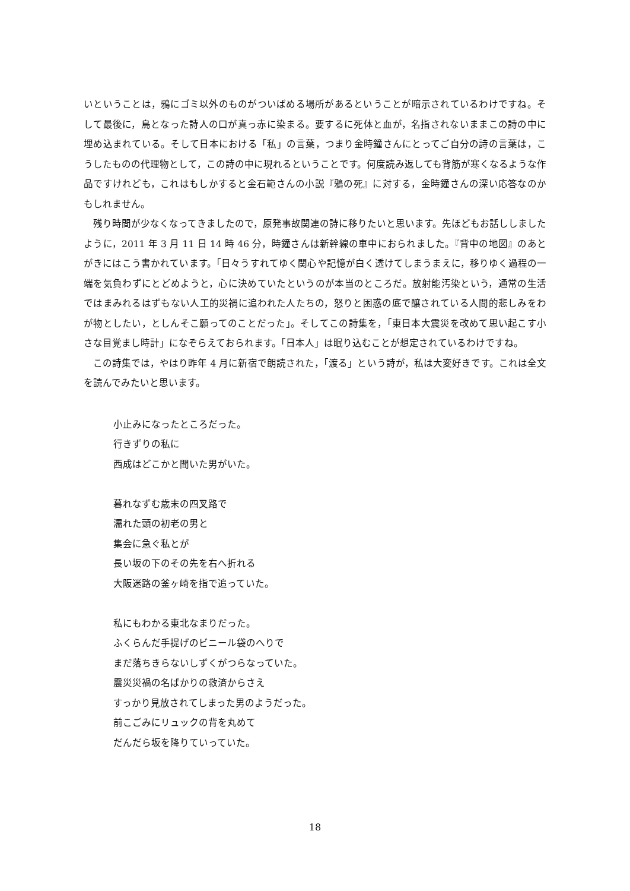いということは，鴉にゴミ以外のものがついばめる場所があるということが暗示されているわけですね。そして最後に，鳥となった詩人の口が真っ赤に染まる。要するに死体と血が，名指されないままこの詩の中に埋め込まれている。そして日本における「私」の言葉，つまり金時鐘さんにとってご自分の詩の言葉は，こうしたものの代理物として，この詩の中に現れるということです。何度読み返しても背筋が寒くなるような作品ですけれども，これはもしかすると金石範さんの小説『鴉の死』に対する，金時鐘さんの深い応答なのかもしれません。
残り時間が少なくなってきましたので，原発事故関連の詩に移りたいと思います。先ほどもお話ししましたように，2011 年 3 月 11 日 14 時 46 分，時鐘さんは新幹線の車中におられました。『背中の地図』のあとがきにはこう書かれています。「日々うすれてゆく関心や記憶が白く透けてしまうまえに，移りゆく過程の一端を気負わずにとどめようと，心に決めていたというのが本当のところだ。放射能汚染という，通常の生活ではまみれるはずもない人工的災禍に追われた人たちの，怒りと困惑の底で醸されている人間的悲しみをわが物としたい，としんそこ願ってのことだった」。そしてこの詩集を，「東日本大震災を改めて思い起こす小さな目覚まし時計」になぞらえておられます。「日本人」は眠り込むことが想定されているわけですね。
この詩集では，やはり昨年 4 月に新宿で朗読された，「渡る」という詩が，私は大変好きです。これは全文を読んでみたいと思います。
小止みになったところだった。
行きずりの私に
西成はどこかと聞いた男がいた。
暮れなずむ歳末の四叉路で
濡れた頭の初老の男と
集会に急ぐ私とが
長い坂の下のその先を右へ折れる
大阪迷路の釜ヶ崎を指で追っていた。
私にもわかる東北なまりだった。
ふくらんだ手提げのビニール袋のへりで
まだ落ちきらないしずくがつらなっていた。
震災災禍の名ばかりの救済からさえ
すっかり見放されてしまった男のようだった。
前こごみにリュックの背を丸めて
だんだら坂を降りていっていた。
18